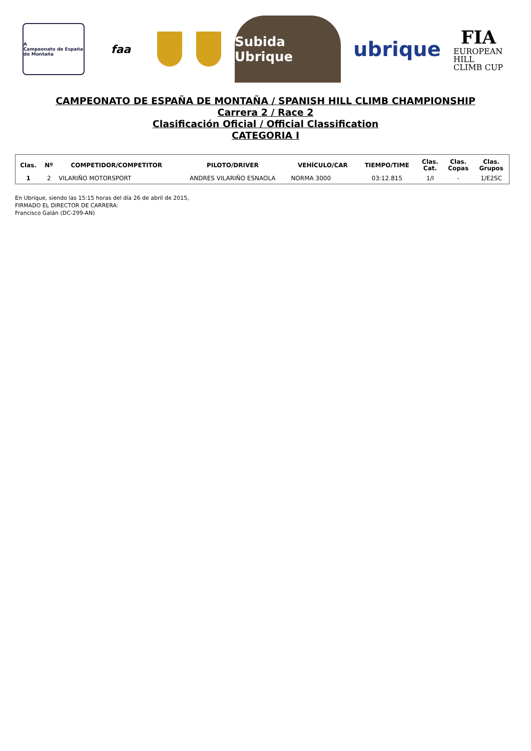A
Campeonato de España de Montaña
faa
Subida Ubrique
ubrique
FIA
EUROPEAN HILL CLIMB CUP
CAMPEONATO DE ESPAÑA DE MONTAÑA / SPANISH HILL CLIMB CHAMPIONSHIP
Carrera 2 / Race 2
Clasificación Oficial / Official Classification
CATEGORIA I
| Clas. | Nº | COMPETIDOR/COMPETITOR | PILOTO/DRIVER | VEHÍCULO/CAR | TIEMPO/TIME | Clas. Cat. | Clas. Copas | Clas. Grupos |
| --- | --- | --- | --- | --- | --- | --- | --- | --- |
| 1 | 2 | VILARIÑO MOTORSPORT | ANDRES VILARIÑO ESNAOLA | NORMA 3000 | 03:12.815 | 1/I | - | 1/E2SC |
En Ubrique, siendo las 15:15 horas del día 26 de abril de 2015,
FIRMADO EL DIRECTOR DE CARRERA:
Francisco Galán (DC-299-AN)